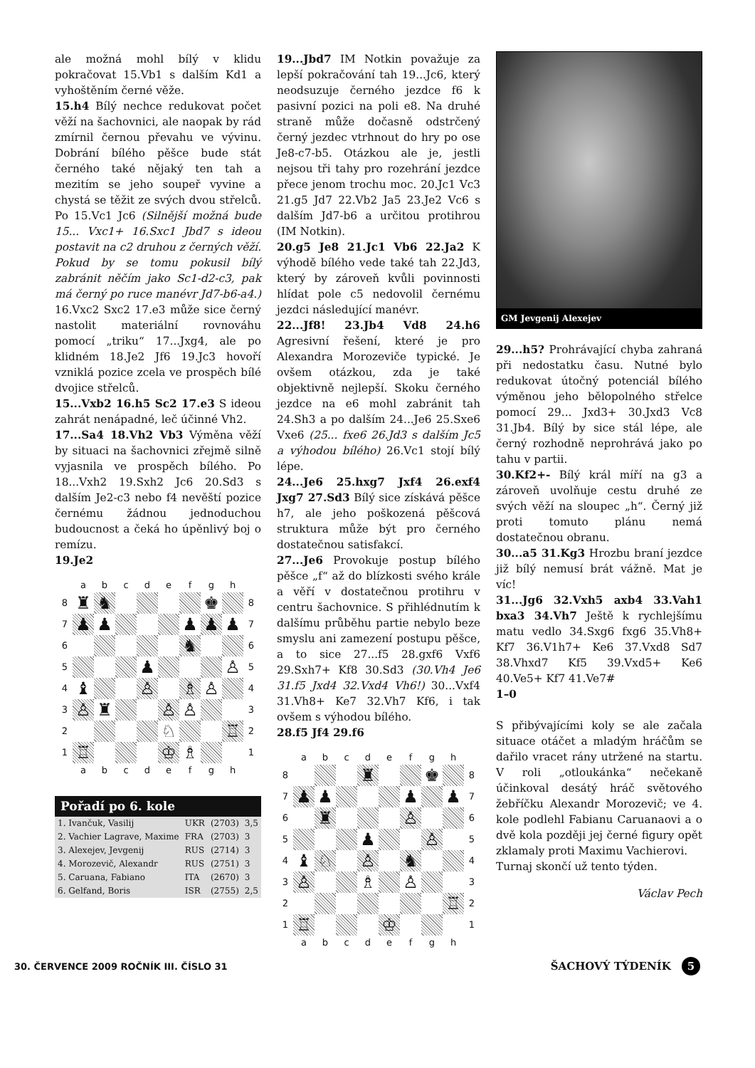ale možná mohl bílý v klidu pokračovat 15.Vb1 s dalším Kd1 a vyhoštěním černé věže.
15.h4 Bílý nechce redukovat počet věží na šachovnici, ale naopak by rád zmírnil černou převahu ve vývinu. Dobrání bílého pěšce bude stát černého také nějaký ten tah a mezitím se jeho soupeř vyvine a chystá se těžit ze svých dvou střelců. Po 15.Vc1 Jc6 (Silnější možná bude 15... Vxc1+ 16.Sxc1 Jbd7 s ideou postavit na c2 druhou z černých věží. Pokud by se tomu pokusil bílý zabránit něčím jako Sc1-d2-c3, pak má černý po ruce manévr Jd7-b6-a4.) 16.Vxc2 Sxc2 17.e3 může sice černý nastolit materiální rovnováhu pomocí „triku“ 17...Jxg4, ale po klidném 18.Je2 Jf6 19.Jc3 hovoří vzniklá pozice zcela ve prospěch bílé dvojice střelců.
15...Vxb2 16.h5 Sc2 17.e3 S ideou zahrát nenápadné, leč účinné Vh2.
17...Sa4 18.Vh2 Vb3 Výměna věží by situaci na šachovnici zřejmě silně vyjasnila ve prospěch bílého. Po 18...Vxh2 19.Sxh2 Jc6 20.Sd3 s dalším Je2-c3 nebo f4 nevěští pozice černému žádnou jednoduchou budoucnost a čeká ho úpěnlivý boj o remízu.
19.Je2
| | a | b | c | d | e | f | g | h | |
| 8 | ♜ | ♞ | | | | | ♚ | | 8 |
| 7 | ♟ | ♟ | | | | ♟ | ♟ | ♟ | 7 |
| 6 | | | | | | ♞ | | | 6 |
| 5 | | | | ♟ | | | | ♙ | 5 |
| 4 | ♝ | | | ♙ | | ♗ | ♙ | | 4 |
| 3 | ♙ | ♜ | | | ♙ | ♙ | | | 3 |
| 2 | | | | | ♘ | | | ♖ | 2 |
| 1 | ♖ | | | | ♔ | ♗ | | | 1 |
| | a | b | c | d | e | f | g | h | |
| Pořadí po 6. kole | | | |
| --- | --- | --- | --- |
| 1. Ivančuk, Vasilij | UKR | (2703) | 3,5 |
| 2. Vachier Lagrave, Maxime | FRA | (2703) | 3 |
| 3. Alexejev, Jevgenij | RUS | (2714) | 3 |
| 4. Morozevič, Alexandr | RUS | (2751) | 3 |
| 5. Caruana, Fabiano | ITA | (2670) | 3 |
| 6. Gelfand, Boris | ISR | (2755) | 2,5 |
19...Jbd7 IM Notkin považuje za lepší pokračování tah 19...Jc6, který neodsuzuje černého jezdce f6 k pasivní pozici na poli e8. Na druhé straně může dočasně odstrčený černý jezdec vtrhnout do hry po ose Je8-c7-b5. Otázkou ale je, jestli nejsou tři tahy pro rozehrání jezdce přece jenom trochu moc. 20.Jc1 Vc3 21.g5 Jd7 22.Vb2 Ja5 23.Je2 Vc6 s dalším Jd7-b6 a určitou protihrou (IM Notkin).
20.g5 Je8 21.Jc1 Vb6 22.Ja2 K výhodě bílého vede také tah 22.Jd3, který by zároveň kvůli povinnosti hlídat pole c5 nedovolil černému jezdci následující manévr.
22...Jf8! 23.Jb4 Vd8 24.h6 Agresivní řešení, které je pro Alexandra Morozeviče typické. Je ovšem otázkou, zda je také objektivně nejlepší. Skoku černého jezdce na e6 mohl zabránit tah 24.Sh3 a po dalším 24...Je6 25.Sxe6 Vxe6 (25... fxe6 26.Jd3 s dalším Jc5 a výhodou bílého) 26.Vc1 stojí bílý lépe.
24...Je6 25.hxg7 Jxf4 26.exf4 Jxg7 27.Sd3 Bílý sice získává pěšce h7, ale jeho poškozená pěšcová struktura může být pro černého dostatečnou satisfakcí.
27...Je6 Provokuje postup bílého pěšce „f“ až do blízkosti svého krále a věří v dostatečnou protihru v centru šachovnice. S přihlédnutím k dalšímu průběhu partie nebylo beze smyslu ani zamezení postupu pěšce, a to sice 27...f5 28.gxf6 Vxf6 29.Sxh7+ Kf8 30.Sd3 (30.Vh4 Je6 31.f5 Jxd4 32.Vxd4 Vh6!) 30...Vxf4 31.Vh8+ Ke7 32.Vh7 Kf6, i tak ovšem s výhodou bílého.
28.f5 Jf4 29.f6
| | a | b | c | d | e | f | g | h | |
| 8 | | | | ♜ | | | ♚ | | 8 |
| 7 | ♟ | ♟ | | | | ♟ | | ♟ | 7 |
| 6 | | ♜ | | | | ♙ | | | 6 |
| 5 | | | | ♟ | | | ♙ | | 5 |
| 4 | ♝ | ♘ | | ♙ | | ♞ | | | 4 |
| 3 | ♙ | | | ♗ | | ♙ | | | 3 |
| 2 | | | | | | | | ♖ | 2 |
| 1 | ♖ | | | | ♔ | | | | 1 |
| | a | b | c | d | e | f | g | h | |
GM Jevgenij Alexejev
29...h5? Prohrávající chyba zahraná při nedostatku času. Nutné bylo redukovat útočný potenciál bílého výměnou jeho bělopolného střelce pomocí 29... Jxd3+ 30.Jxd3 Vc8 31.Jb4. Bílý by sice stál lépe, ale černý rozhodně neprohrává jako po tahu v partii.
30.Kf2+- Bílý král míří na g3 a zároveň uvolňuje cestu druhé ze svých věží na sloupec „h“. Černý již proti tomuto plánu nemá dostatečnou obranu.
30...a5 31.Kg3 Hrozbu braní jezdce již bílý nemusí brát vážně. Mat je víc!
31...Jg6 32.Vxh5 axb4 33.Vah1 bxa3 34.Vh7 Ještě k rychlejšímu matu vedlo 34.Sxg6 fxg6 35.Vh8+ Kf7 36.V1h7+ Ke6 37.Vxd8 Sd7 38.Vhxd7 Kf5 39.Vxd5+ Ke6 40.Ve5+ Kf7 41.Ve7#
1–0
S přibývajícími koly se ale začala situace otáčet a mladým hráčům se dařilo vracet rány utržené na startu. V roli „otloukánka“ nečekaně účinkoval desátý hráč světového žebříčku Alexandr Morozevič; ve 4. kole podlehl Fabianu Caruanaovi a o dvě kola později jej černé figury opět zklamaly proti Maximu Vachierovi.
Turnaj skončí už tento týden.
Václav Pech
30. ČERVENCE 2009 ROČNÍK III. ČÍSLO 31 ŠACHOVÝ TÝDENÍK 5